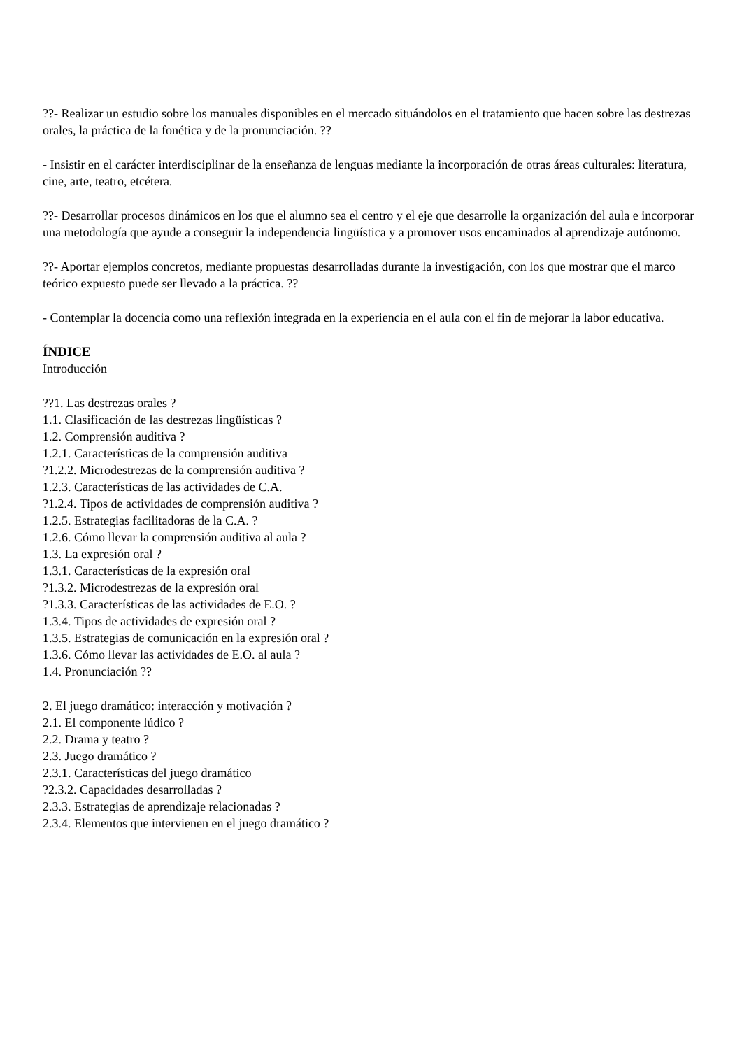??- Realizar un estudio sobre los manuales disponibles en el mercado situándolos en el tratamiento que hacen sobre las destrezas orales, la práctica de la fonética y de la pronunciación. ??
- Insistir en el carácter interdisciplinar de la enseñanza de lenguas mediante la incorporación de otras áreas culturales: literatura, cine, arte, teatro, etcétera.
??- Desarrollar procesos dinámicos en los que el alumno sea el centro y el eje que desarrolle la organización del aula e incorporar una metodología que ayude a conseguir la independencia lingüística y a promover usos encaminados al aprendizaje autónomo.
??- Aportar ejemplos concretos, mediante propuestas desarrolladas durante la investigación, con los que mostrar que el marco teórico expuesto puede ser llevado a la práctica. ??
- Contemplar la docencia como una reflexión integrada en la experiencia en el aula con el fin de mejorar la labor educativa.
ÍNDICE
Introducción
??1. Las destrezas orales ?
1.1. Clasificación de las destrezas lingüísticas ?
1.2. Comprensión auditiva ?
1.2.1. Características de la comprensión auditiva
?1.2.2. Microdestrezas de la comprensión auditiva ?
1.2.3. Características de las actividades de C.A.
?1.2.4. Tipos de actividades de comprensión auditiva ?
1.2.5. Estrategias facilitadoras de la C.A. ?
1.2.6. Cómo llevar la comprensión auditiva al aula ?
1.3. La expresión oral ?
1.3.1. Características de la expresión oral
?1.3.2. Microdestrezas de la expresión oral
?1.3.3. Características de las actividades de E.O. ?
1.3.4. Tipos de actividades de expresión oral ?
1.3.5. Estrategias de comunicación en la expresión oral ?
1.3.6. Cómo llevar las actividades de E.O. al aula ?
1.4. Pronunciación ??
2. El juego dramático: interacción y motivación ?
2.1. El componente lúdico ?
2.2. Drama y teatro ?
2.3. Juego dramático ?
2.3.1. Características del juego dramático
?2.3.2. Capacidades desarrolladas ?
2.3.3. Estrategias de aprendizaje relacionadas ?
2.3.4. Elementos que intervienen en el juego dramático ?